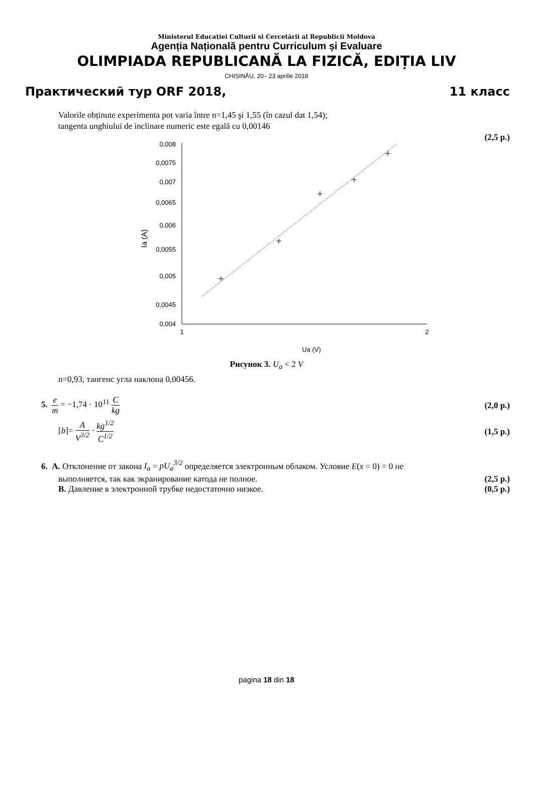Ministerul Educației Culturii si Cercetării al Republicii Moldova
Agenția Națională pentru Curriculum și Evaluare
OLIMPIADA REPUBLICANĂ LA FIZICĂ, EDIȚIA LIV
CHIȘINĂU, 20– 23 aprilie 2018
Практический тур ORF 2018, 11 класс
Valorile obținute experimenta pot varia între n=1,45 şi 1,55 (în cazul dat 1,54);
tangenta unghiului de inclinare numeric este egală cu 0,00146
(2,5 p.)
0,008
0,0075
0,007
0,0065
0,006
0,0055
0,005
0,0045
0,004
1
2
Ua (V)
Ia (A)
Рисунок 3. U<sub>a</sub> < 2 V
n=0,93, тангенс угла наклона 0,00456.
5. e m = −1,74 · 10<sup>11</sup> C kg (2,0 p.)
[b]= A V<sup>3/2</sup> · kg<sup>1/2</sup> C<sup>1/2</sup> (1,5 p.)
6. A. Отклонение от закона I<sub>a</sub> = pU<sub>a</sub><sup>3/2</sup> определяется электронным облаком. Условие E(x = 0) = 0 не
выполняется, так как экранирование катода не полное. (2,5 p.)
B. Давление в электронной трубке недостаточно низкое. (0,5 p.)
pagina 18 din 18